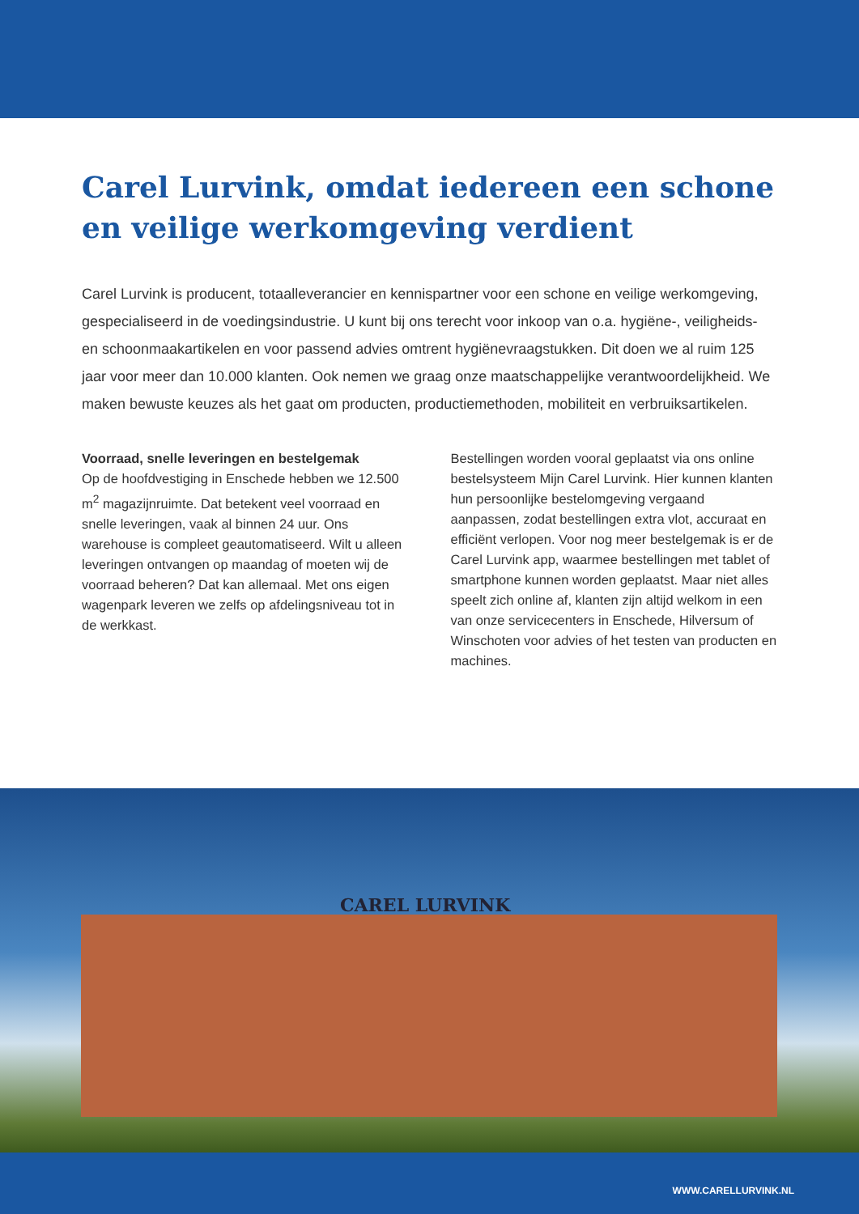Carel Lurvink, omdat iedereen een schone en veilige werkomgeving verdient
Carel Lurvink is producent, totaalleverancier en kennispartner voor een schone en veilige werkomgeving, gespecialiseerd in de voedingsindustrie. U kunt bij ons terecht voor inkoop van o.a. hygiëne-, veiligheids- en schoonmaakartikelen en voor passend advies omtrent hygiënevraagstukken. Dit doen we al ruim 125 jaar voor meer dan 10.000 klanten. Ook nemen we graag onze maatschappelijke verantwoordelijkheid. We maken bewuste keuzes als het gaat om producten, productiemethoden, mobiliteit en verbruiksartikelen.
Voorraad, snelle leveringen en bestelgemak
Op de hoofdvestiging in Enschede hebben we 12.500 m<sup>2</sup> magazijnruimte. Dat betekent veel voorraad en snelle leveringen, vaak al binnen 24 uur. Ons warehouse is compleet geautomatiseerd. Wilt u alleen leveringen ontvangen op maandag of moeten wij de voorraad beheren? Dat kan allemaal. Met ons eigen wagenpark leveren we zelfs op afdelingsniveau tot in de werkkast.
Bestellingen worden vooral geplaatst via ons online bestelsysteem Mijn Carel Lurvink. Hier kunnen klanten hun persoonlijke bestelomgeving vergaand aanpassen, zodat bestellingen extra vlot, accuraat en efficiënt verlopen. Voor nog meer bestelgemak is er de Carel Lurvink app, waarmee bestellingen met tablet of smartphone kunnen worden geplaatst. Maar niet alles speelt zich online af, klanten zijn altijd welkom in een van onze servicecenters in Enschede, Hilversum of Winschoten voor advies of het testen van producten en machines.
CAREL LURVINK
WWW.CARELLURVINK.NL